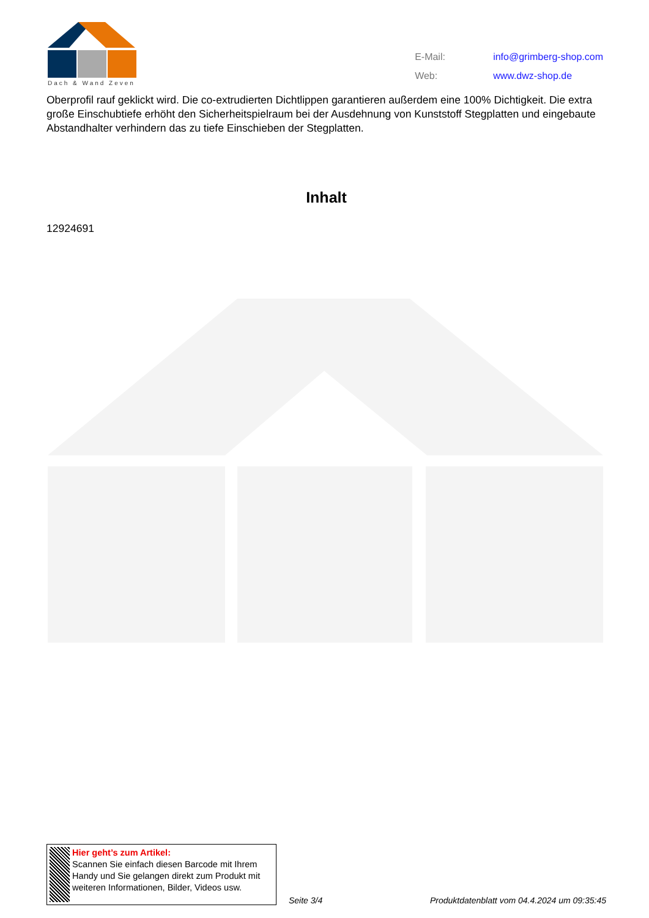Dach & Wand Zeven
| E-Mail: | info@grimberg-shop.com |
| Web: | www.dwz-shop.de |
Oberprofil rauf geklickt wird. Die co-extrudierten Dichtlippen garantieren außerdem eine 100% Dichtigkeit. Die extra große Einschubtiefe erhöht den Sicherheitspielraum bei der Ausdehnung von Kunststoff Stegplatten und eingebaute Abstandhalter verhindern das zu tiefe Einschieben der Stegplatten.
Inhalt
12924691
Hier geht’s zum Artikel:
Scannen Sie einfach diesen Barcode mit Ihrem Handy und Sie gelangen direkt zum Produkt mit weiteren Informationen, Bilder, Videos usw.
Seite 3/4 Produktdatenblatt vom 04.4.2024 um 09:35:45